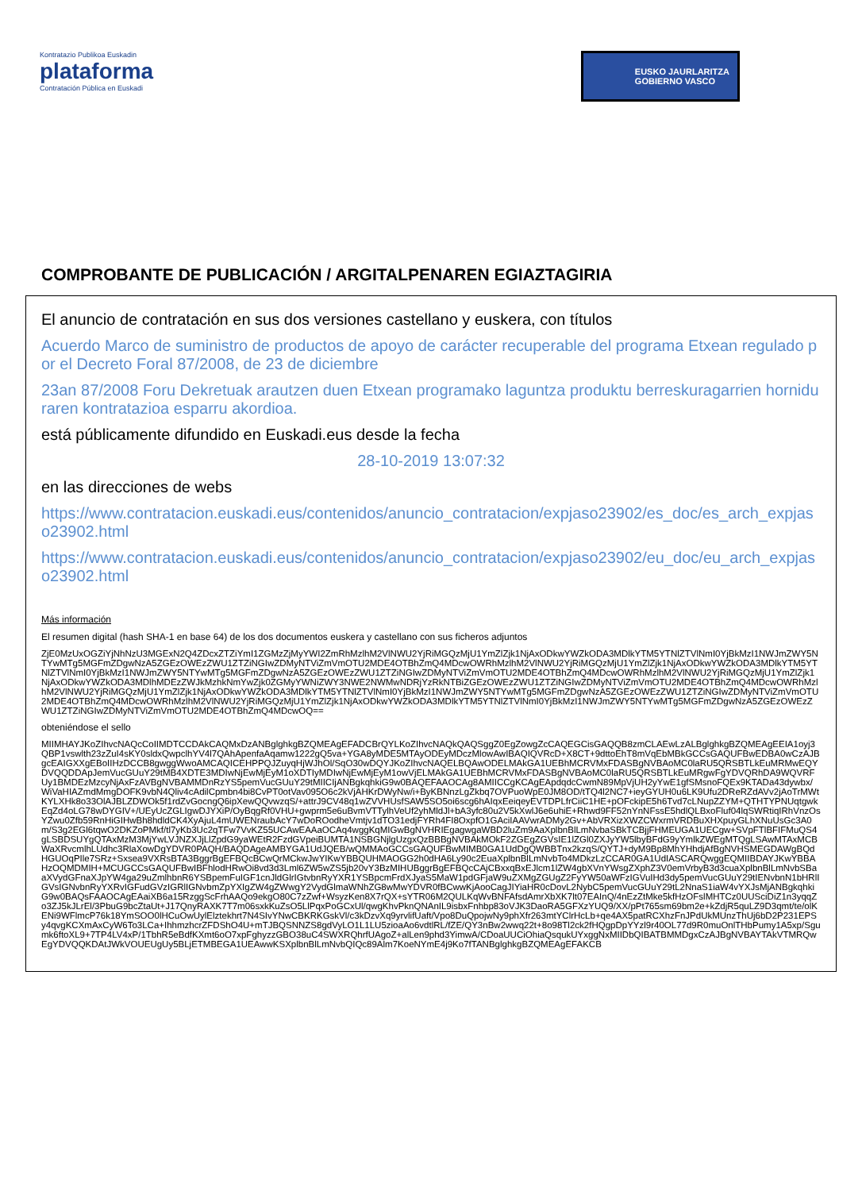Kontratazio Publikoa Euskadin
plataforma
Contratación Pública en Euskadi
EUSKO JAURLARITZA
GOBIERNO VASCO
COMPROBANTE DE PUBLICACIÓN / ARGITALPENAREN EGIAZTAGIRIA
El anuncio de contratación en sus dos versiones castellano y euskera, con títulos
Acuerdo Marco de suministro de productos de apoyo de carácter recuperable del programa Etxean regulado por el Decreto Foral 87/2008, de 23 de diciembre
23an 87/2008 Foru Dekretuak arautzen duen Etxean programako laguntza produktu berreskuragarrien horniduraren kontratazioa esparru akordioa.
está públicamente difundido en Euskadi.eus desde la fecha
28-10-2019 13:07:32
en las direcciones de webs
https://www.contratacion.euskadi.eus/contenidos/anuncio_contratacion/expjaso23902/es_doc/es_arch_expjaso23902.html
https://www.contratacion.euskadi.eus/contenidos/anuncio_contratacion/expjaso23902/eu_doc/eu_arch_expjaso23902.html
Más información
El resumen digital (hash SHA-1 en base 64) de los dos documentos euskera y castellano con sus ficheros adjuntos
ZjE0MzUxOGZiYjNhNzU3MGExN2Q4ZDcxZTZiYmI1ZGMzZjMyYWI2ZmRhMzlhM2VlNWU2YjRiMGQzMjU1YmZlZjk1NjAxODkwYWZkODA3MDlkYTM5YTNlZTVlNmI0YjBkMzI1NWJmZWY5NTYwMTg5MGFmZDgwNzA5ZGEzOWEzZWU1ZTZiNGIwZDMyNTViZmVmOTU2MDE4OTBhZmQ4MDcwOWRhMzlhM2VlNWU2YjRiMGQzMjU1YmZlZjk1NjAxODkwYWZkODA3MDlkYTM5YTNlZTVlNmI0YjBkMzI1NWJmZWY5NTYwMTg5MGFmZDgwNzA5ZGEzOWEzZWU1ZTZiNGIwZDMyNTViZmVmOTU2MDE4OTBhZmQ4MDcwOWRhMzlhM2VlNWU2YjRiMGQzMjU1YmZlZjk1NjAxODkwYWZkODA3MDlhMDEzZWJkMzhkNmYwZjk0ZGMyYWNiZWY3NWE2NWMwNDRjYzRkNTBiZGEzOWEzZWU1ZTZiNGIwZDMyNTViZmVmOTU2MDE4OTBhZmQ4MDcwOWRhMzlhM2VlNWU2YjRiMGQzMjU1YmZlZjk1NjAxODkwYWZkODA3MDlkYTM5YTNlZTVlNmI0YjBkMzI1NWJmZWY5NTYwMTg5MGFmZDgwNzA5ZGEzOWEzZWU1ZTZiNGIwZDMyNTViZmVmOTU2MDE4OTBhZmQ4MDcwOWRhMzlhM2VlNWU2YjRiMGQzMjU1YmZlZjk1NjAxODkwYWZkODA3MDlkYTM5YTNlZTVlNmI0YjBkMzI1NWJmZWY5NTYwMTg5MGFmZDgwNzA5ZGEzOWEzZWU1ZTZiNGIwZDMyNTViZmVmOTU2MDE4OTBhZmQ4MDcwOQ==
obteniéndose el sello
MIIMHAYJKoZIhvcNAQcCoIIMDTCCDAkCAQMxDzANBglghkgBZQMEAgEFADCBrQYLKoZIhvcNAQkQAQSggZ0EgZowgZcCAQEGCisGAQQB8zmCLAEwLzALBglghkgBZQMEAgEEIA1oyj3QBP1vswlth23zZuI4sKY0sldxQwpclhYV4l7QAhApenfaAqamw1222gQ5va+YGA8yMDE5MTAyODEyMDczMlowAwIBAQIQVRcD+X8CT+9dttoEhT8mVqEbMBkGCCsGAQUFBwEDBA0wCzAJBgcEAIGXXgEBoIIHzDCCB8gwggWwoAMCAQICEHPPQJZuyqHjWJhOl/SqO30wDQYJKoZIhvcNAQELBQAwODELMAkGA1UEBhMCRVMxFDASBgNVBAoMC0laRU5QRSBTLkEuMRMwEQYDVQQDDApJemVucGUuY29tMB4XDTE3MDIwNjEwMjEyM1oXDTIyMDIwNjEwMjEyM1owVjELMAkGA1UEBhMCRVMxFDASBgNVBAoMC0laRU5QRSBTLkEuMRgwFgYDVQRhDA9WQVRFUy1BMDEzMzcyNjAxFzAVBgNVBAMMDnRzYS5pemVucGUuY29tMIICIjANBgkqhkiG9w0BAQEFAAOCAg8AMIICCgKCAgEApdqdcCwmN89MpVjUH2yYwE1gfSMsnoFQEx9KTADa43dywbx/WiVaHIAZmdMmgDOFK9vbN4Qliv4cAdilCpmbn4bi8CvPT0otVav095O6c2kVjAHKrDWyNw/i+ByKBNnzLgZkbq7OVPuoWpE0JM8OD/tTQ4l2NC7+ieyGYUH0u6LK9Ufu2DReRZdAVv2jAoTrMWtKYLXHk8o33OlAJBLZDWOk5f1rdZvGocngQ6ipXewQQvwzqS/+attrJ9CV48q1wZVVHUsfSAW5SO5oi6scg6hAIqxEeiqeyEVTDPLfrCiiC1HE+pOFckipE5h6Tvd7cLNupZZYM+QTHTYPNUqtgwkEqZd4oLG78wDYGIV+/UEyUcZGLIgwDJYXiP/OyBqgRf0VHU+gwprm5e6uBvmVTTylhVeUf2yhMldJl+bA3yfc80u2V5kXwlJ6e6uhiE+Rhwd9FF52nYnNFssE5hdlQLBxoFluf04lqSWRtiqIRhVnzOsYZwu0Zfb59RnHiGIHwBh8hdldCK4XyAjuL4mUWENraubAcY7wDoROodheVmtjv1dTO31edjFYRh4FI8OxpfO1GAciIAAVwrADMy2Gv+AbVRXizXWZCWxrmVRDBuXHXpuyGLhXNuUsGc3A0m/S3g2EGl6tqwO2DKZoPMkf/tl7yKb3Uc2qTFw7VvKZ55UCAwEAAaOCAq4wggKqMIGwBgNVHRIEgagwgaWBD2luZm9AaXplbnBlLmNvbaSBkTCBjjFHMEUGA1UECgw+SVpFTlBFIFMuQS4gLSBDSUYgQTAxMzM3MjYwLVJNZXJjLlZpdG9yaWEtR2FzdGVpeiBUMTA1NSBGNjlgUzgxQzBBBgNVBAkMOkF2ZGEgZGVsIE1lZGl0ZXJyYW5lbyBFdG9yYmlkZWEgMTQgLSAwMTAxMCBWaXRvcmlhLUdhc3RlaXowDgYDVR0PAQH/BAQDAgeAMBYGA1UdJQEB/wQMMAoGCCsGAQUFBwMIMB0GA1UdDgQWBBTnx2kzqS/QYTJ+dyM9Bp8MhYHhdjAfBgNVHSMEGDAWgBQdHGUOqPIle7SRz+Sxsea9VXRsBTA3BggrBgEFBQcBCwQrMCkwJwYIKwYBBQUHMAOGG2h0dHA6Ly90c2EuaXplbnBlLmNvbTo4MDkzLzCCAR0GA1UdIASCARQwggEQMIIBDAYJKwYBBAHzOQMDMIH+MCUGCCsGAQUFBwIBFhlodHRwOi8vd3d3Lml6ZW5wZS5jb20vY3BzMIHUBggrBgEFBQcCAjCBxxqBxEJlcm1lZW4gbXVnYWsgZXphZ3V0emVrbyB3d3cuaXplbnBlLmNvbSBaaXVydGFnaXJpYW4ga29uZmlhbnR6YSBpemFuIGF1cnJldGlrIGtvbnRyYXR1YSBpcmFrdXJyaS5MaW1pdGFjaW9uZXMgZGUgZ2FyYW50aWFzIGVuIHd3dy5pemVucGUuY29tIENvbnN1bHRlIGVsIGNvbnRyYXRvIGFudGVzIGRlIGNvbmZpYXIgZW4gZWwgY2VydGlmaWNhZG8wMwYDVR0fBCwwKjAooCagJIYiaHR0cDovL2NybC5pemVucGUuY29tL2NnaS1iaW4vYXJsMjANBgkqhkiG9w0BAQsFAAOCAgEAaiXB6a15RzggScFrhAAQo9ekgO80C7zZwf+WsyzKen8X7rQX+sYTR06M2QULKqWvBNFAfsdAmrXbXK7lt07EAInQ/4nEzZtMke5kfHzOFslMHTCz0UUSciDiZ1n3yqqZo3ZJ5kJLrEl/3PbuG9bcZtaUt+J17QnyRAXK7T7m06sxkKuZsO5LlPqxPoGCxUl/qwgKhvPknQNAnIL9isbxFnhbp83oVJK3DaoRA5GFXzYUQ9/XX/pPt765sm69bm2e+kZdjR5quLZ9D3qmt/te/olKENi9WFlmcP76k18YmSOO0lHCuOwUylElztekhrt7N4SIvYNwCBKRKGskVl/c3kDzvXq9yrvlifUaft/Vpo8DuQpojwNy9phXfr263mtYClrHcLb+qe4AX5patRCXhzFnJPdUkMUnzThUj6bD2P231EPSy4qvgKCXmAxCyW6To3LCa+IhhmzhcrZFDShO4U+mTJBQSNNZS8gdVyLO1L1LU5zioaAo6vdtlRL/fZE/QY3nBw2wwq22t+8o98Tl2ck2fHQgpDpYYzl9r40OL77d9R0muOnlTHbPumy1A5xp/Sgumk6ftoXL9+7TP4LV4xP/1TbhR5eBdfKXmt6oO7xpFghyzzGBO38uC4SWXRQhrfUAgoZ+alLen9phd3YimwA/CDoaUUCiOhiaQsqukUYxggNxMIIDbQIBATBMMDgxCzAJBgNVBAYTAkVTMRQwEgYDVQQKDAtJWkVOUEUgUy5BLjETMBEGA1UEAwwKSXplbnBlLmNvbQIQc89Alm7KoeNYmE4j9Ko7fTANBglghkgBZQMEAgEFAKCB